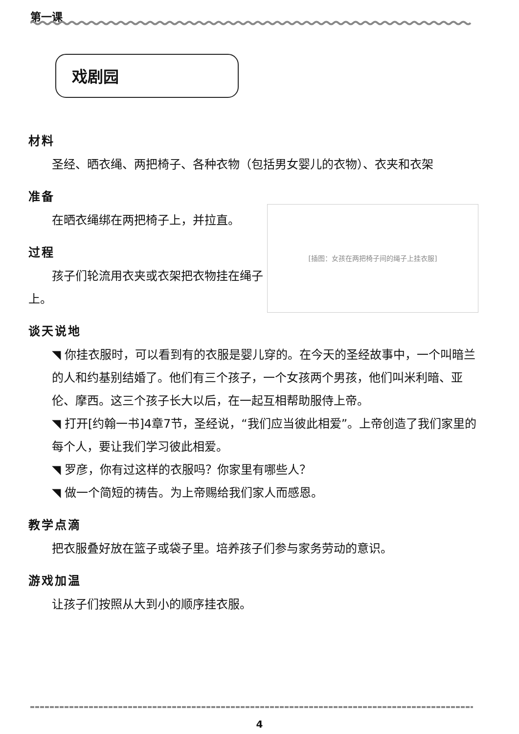第一课
戏剧园
材料
圣经、晒衣绳、两把椅子、各种衣物（包括男女婴儿的衣物）、衣夹和衣架
准备
[插图：女孩在两把椅子间的绳子上挂衣服]
在晒衣绳绑在两把椅子上，并拉直。
过程
孩子们轮流用衣夹或衣架把衣物挂在绳子上。
谈天说地
◥ 你挂衣服时，可以看到有的衣服是婴儿穿的。在今天的圣经故事中，一个叫暗兰的人和约基别结婚了。他们有三个孩子，一个女孩两个男孩，他们叫米利暗、亚伦、摩西。这三个孩子长大以后，在一起互相帮助服侍上帝。
◥ 打开[约翰一书]4章7节，圣经说，“我们应当彼此相爱”。上帝创造了我们家里的每个人，要让我们学习彼此相爱。
◥ 罗彦，你有过这样的衣服吗？你家里有哪些人？
◥ 做一个简短的祷告。为上帝赐给我们家人而感恩。
教学点滴
把衣服叠好放在篮子或袋子里。培养孩子们参与家务劳动的意识。
游戏加温
让孩子们按照从大到小的顺序挂衣服。
4